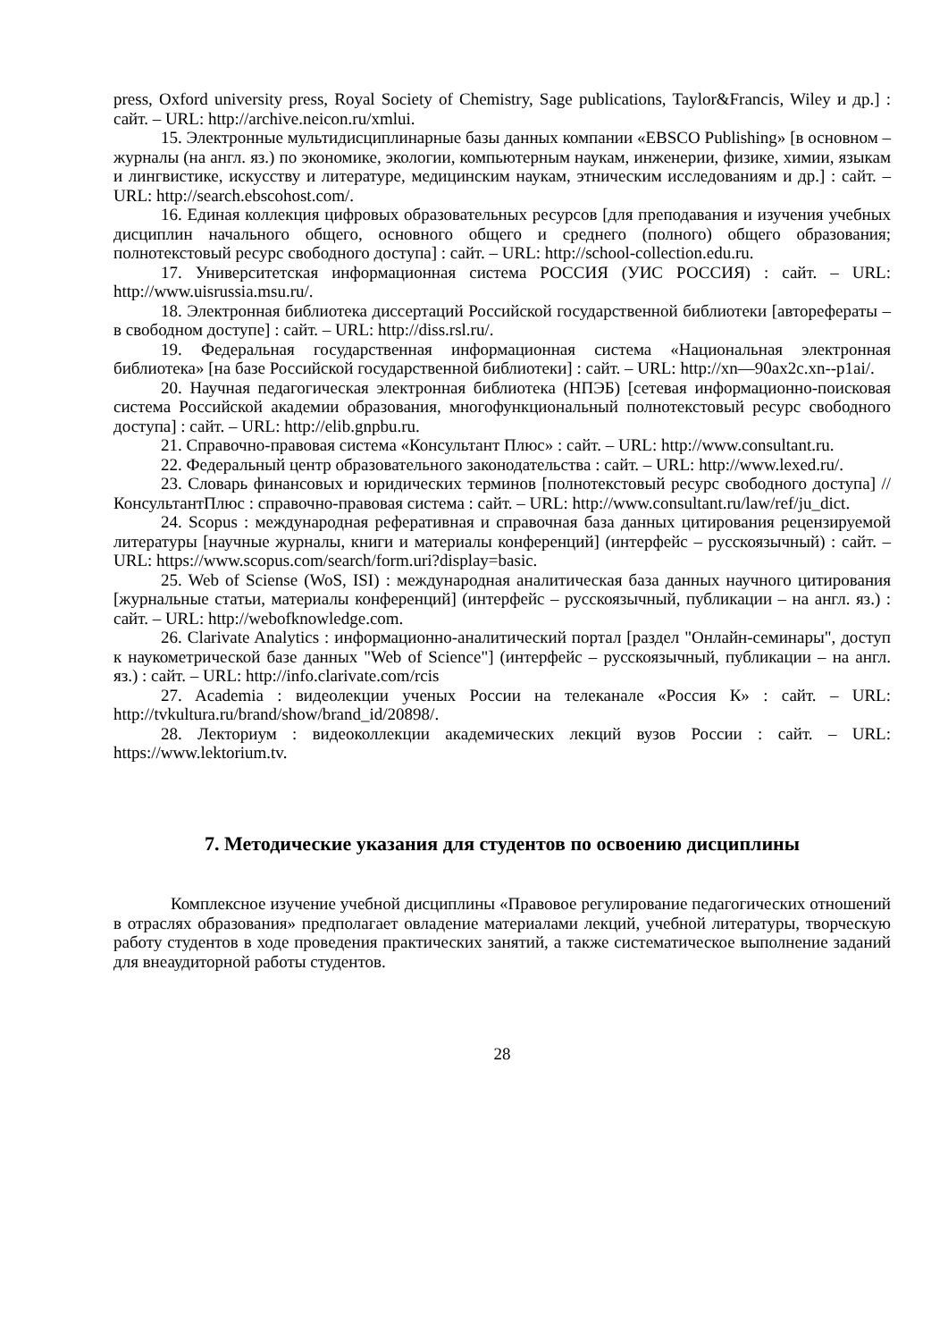press, Oxford university press, Royal Society of Chemistry, Sage publications, Taylor&Francis, Wiley и др.] : сайт. – URL: http://archive.neicon.ru/xmlui.
15. Электронные мультидисциплинарные базы данных компании «EBSCO Publishing» [в основном – журналы (на англ. яз.) по экономике, экологии, компьютерным наукам, инженерии, физике, химии, языкам и лингвистике, искусству и литературе, медицинским наукам, этническим исследованиям и др.] : сайт. – URL: http://search.ebscohost.com/.
16. Единая коллекция цифровых образовательных ресурсов [для преподавания и изучения учебных дисциплин начального общего, основного общего и среднего (полного) общего образования; полнотекстовый ресурс свободного доступа] : сайт. – URL: http://school-collection.edu.ru.
17. Университетская информационная система РОССИЯ (УИС РОССИЯ) : сайт. – URL: http://www.uisrussia.msu.ru/.
18. Электронная библиотека диссертаций Российской государственной библиотеки [авторефераты – в свободном доступе] : сайт. – URL: http://diss.rsl.ru/.
19. Федеральная государственная информационная система «Национальная электронная библиотека» [на базе Российской государственной библиотеки] : сайт. – URL: http://xn—90ax2c.xn--p1ai/.
20. Научная педагогическая электронная библиотека (НПЭБ) [сетевая информационно-поисковая система Российской академии образования, многофункциональный полнотекстовый ресурс свободного доступа] : сайт. – URL: http://elib.gnpbu.ru.
21. Справочно-правовая система «Консультант Плюс» : сайт. – URL: http://www.consultant.ru.
22. Федеральный центр образовательного законодательства : сайт. – URL: http://www.lexed.ru/.
23. Словарь финансовых и юридических терминов [полнотекстовый ресурс свободного доступа] // КонсультантПлюс : справочно-правовая система : сайт. – URL: http://www.consultant.ru/law/ref/ju_dict.
24. Scopus : международная реферативная и справочная база данных цитирования рецензируемой литературы [научные журналы, книги и материалы конференций] (интерфейс – русскоязычный) : сайт. – URL: https://www.scopus.com/search/form.uri?display=basic.
25. Web of Sciense (WoS, ISI) : международная аналитическая база данных научного цитирования [журнальные статьи, материалы конференций] (интерфейс – русскоязычный, публикации – на англ. яз.) : сайт. – URL: http://webofknowledge.com.
26. Clarivate Analytics : информационно-аналитический портал [раздел "Онлайн-семинары", доступ к наукометрической базе данных "Web of Science"] (интерфейс – русскоязычный, публикации – на англ. яз.) : сайт. – URL: http://info.clarivate.com/rcis
27. Academia : видеолекции ученых России на телеканале «Россия К» : сайт. – URL: http://tvkultura.ru/brand/show/brand_id/20898/.
28. Лекториум : видеоколлекции академических лекций вузов России : сайт. – URL: https://www.lektorium.tv.
7. Методические указания для студентов по освоению дисциплины
Комплексное изучение учебной дисциплины «Правовое регулирование педагогических отношений в отраслях образования» предполагает овладение материалами лекций, учебной литературы, творческую работу студентов в ходе проведения практических занятий, а также систематическое выполнение заданий для внеаудиторной работы студентов.
28